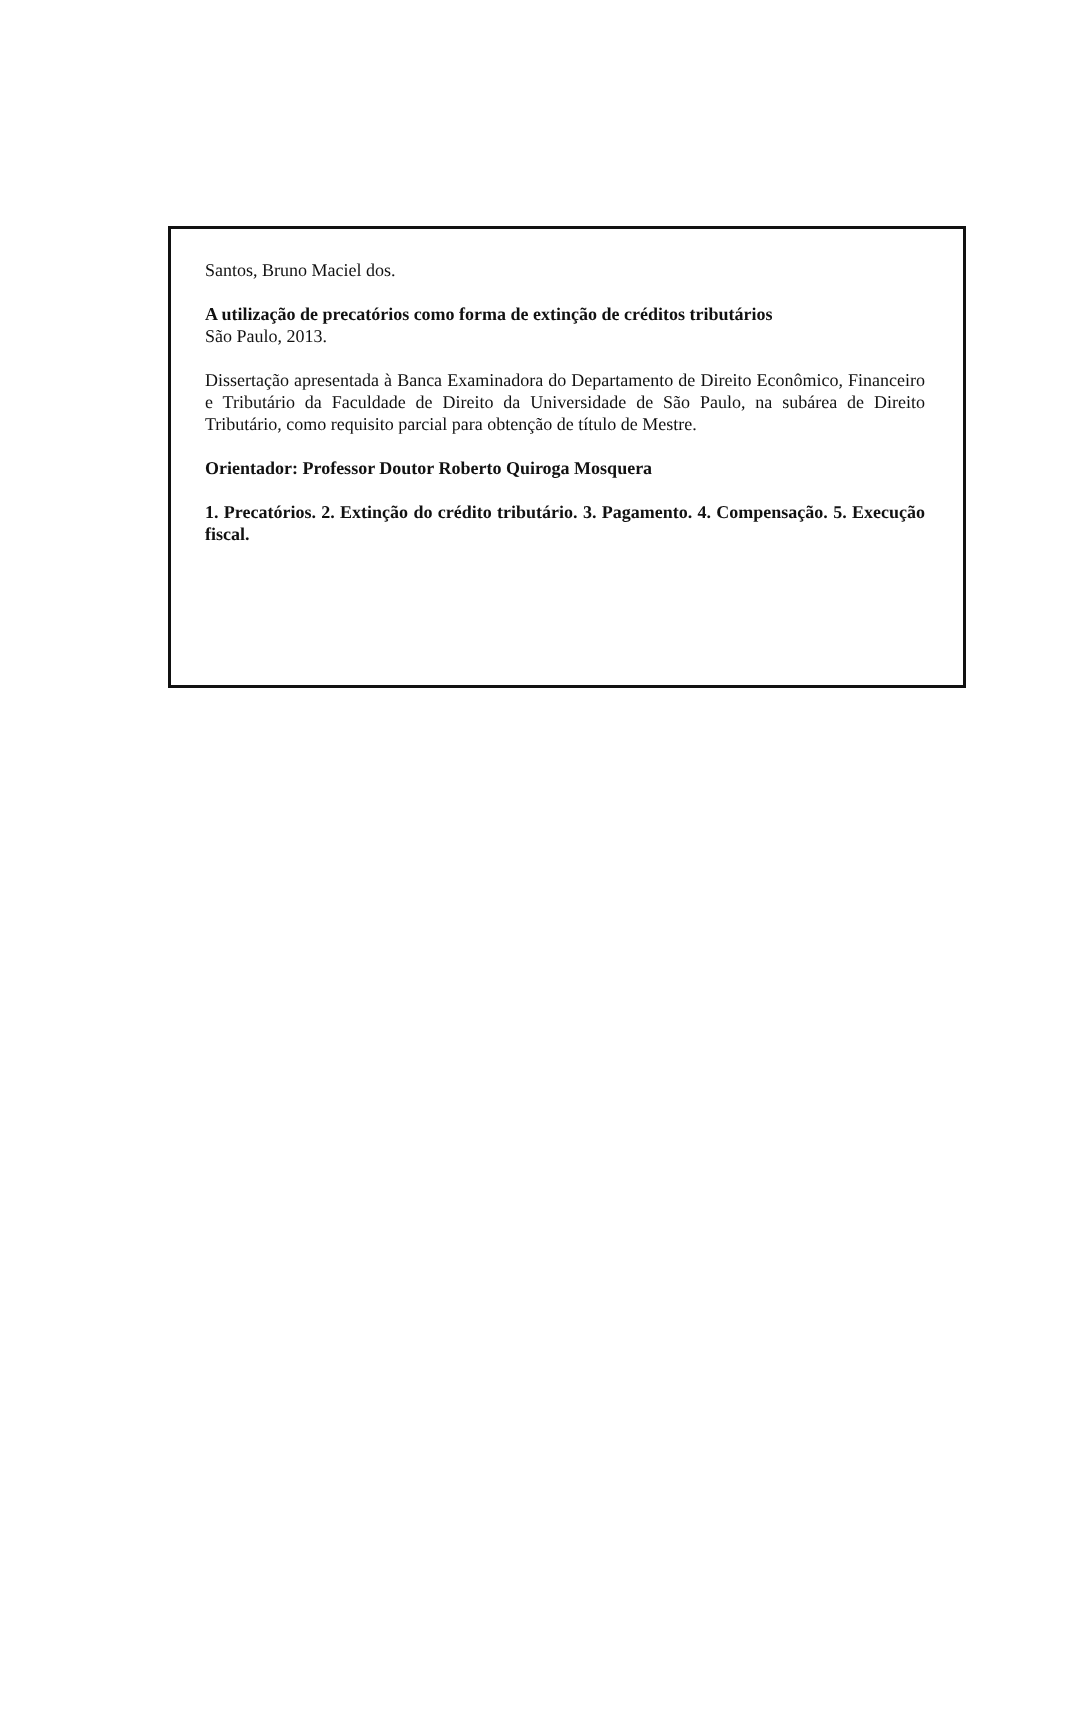Santos, Bruno Maciel dos.
A utilização de precatórios como forma de extinção de créditos tributários
São Paulo, 2013.
Dissertação apresentada à Banca Examinadora do Departamento de Direito Econômico, Financeiro e Tributário da Faculdade de Direito da Universidade de São Paulo, na subárea de Direito Tributário, como requisito parcial para obtenção de título de Mestre.
Orientador: Professor Doutor Roberto Quiroga Mosquera
1. Precatórios. 2. Extinção do crédito tributário. 3. Pagamento. 4. Compensação. 5. Execução fiscal.